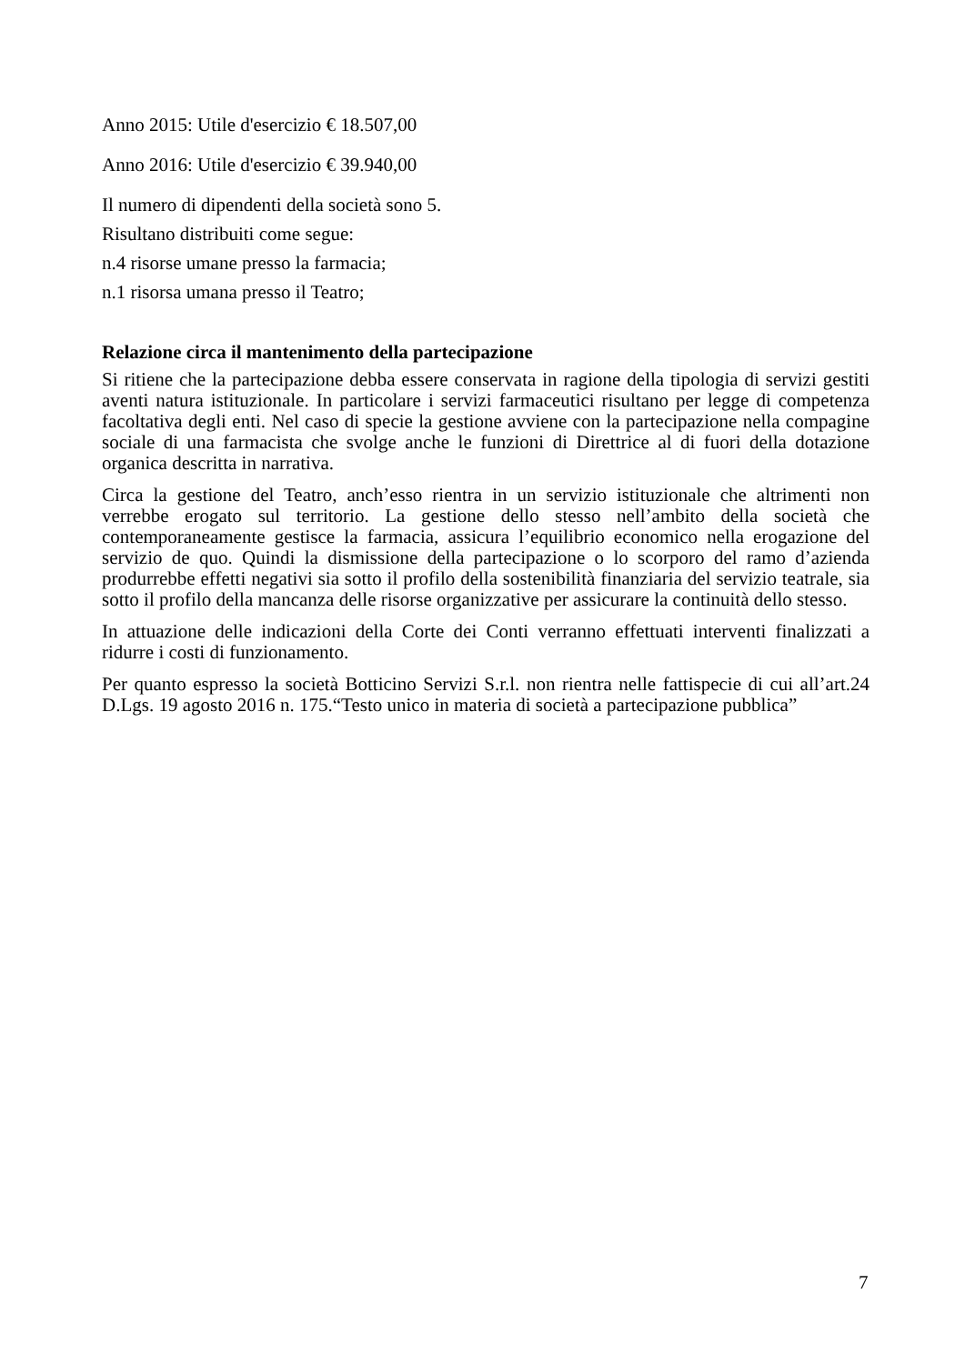Anno 2015: Utile d'esercizio € 18.507,00
Anno 2016: Utile d'esercizio € 39.940,00
Il numero di dipendenti della società sono 5.
Risultano distribuiti come segue:
n.4 risorse umane presso la farmacia;
n.1 risorsa umana presso il Teatro;
Relazione circa il mantenimento della partecipazione
Si ritiene che la partecipazione debba essere conservata in ragione della tipologia di servizi gestiti aventi natura istituzionale. In particolare i servizi farmaceutici risultano per legge di competenza facoltativa degli enti. Nel caso di specie la gestione avviene con la partecipazione nella compagine sociale di una farmacista che svolge anche le funzioni di Direttrice al di fuori della dotazione organica descritta in narrativa.
Circa la gestione del Teatro, anch’esso rientra in un servizio istituzionale che altrimenti non verrebbe erogato sul territorio. La gestione dello stesso nell’ambito della società che contemporaneamente gestisce la farmacia, assicura l’equilibrio economico nella erogazione del servizio de quo. Quindi la dismissione della partecipazione o lo scorporo del ramo d’azienda produrrebbe effetti negativi sia sotto il profilo della sostenibilità finanziaria del servizio teatrale, sia sotto il profilo della mancanza delle risorse organizzative per assicurare la continuità dello stesso.
In attuazione delle indicazioni della Corte dei Conti verranno effettuati interventi finalizzati a ridurre i costi di funzionamento.
Per quanto espresso la società Botticino Servizi S.r.l. non rientra nelle fattispecie di cui all’art.24 D.Lgs. 19 agosto 2016 n. 175.“Testo unico in materia di società a partecipazione pubblica”
7